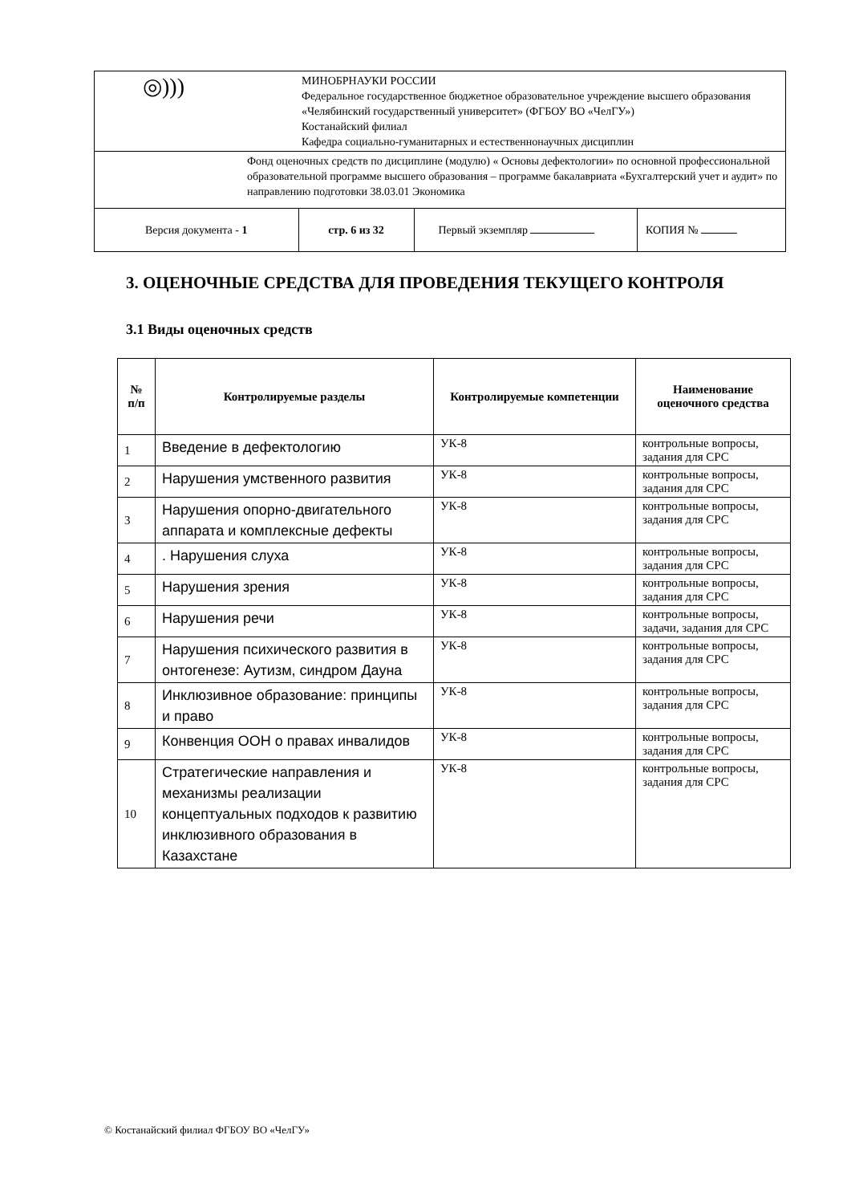| ◎))) | МИНОБРНАУКИ РОССИИ Федеральное государственное бюджетное образовательное учреждение высшего образования «Челябинский государственный университет» (ФГБОУ ВО «ЧелГУ») Костанайский филиал Кафедра социально-гуманитарных и естественнонаучных дисциплин | | |
| Фонд оценочных средств по дисциплине (модулю) « Основы дефектологии» по основной профессиональной образовательной программе высшего образования – программе бакалавриата «Бухгалтерский учет и аудит» по направлению подготовки 38.03.01 Экономика | | | |
| Версия документа - 1 | стр. 6 из 32 | Первый экземпляр | КОПИЯ № |
3. ОЦЕНОЧНЫЕ СРЕДСТВА ДЛЯ ПРОВЕДЕНИЯ ТЕКУЩЕГО КОНТРОЛЯ
3.1 Виды оценочных средств
| № п/п | Контролируемые разделы | Контролируемые компетенции | Наименование оценочного средства |
| --- | --- | --- | --- |
| 1 | Введение в дефектологию | УК-8 | контрольные вопросы, задания для СРС |
| 2 | Нарушения умственного развития | УК-8 | контрольные вопросы, задания для СРС |
| 3 | Нарушения опорно-двигательного аппарата и комплексные дефекты | УК-8 | контрольные вопросы, задания для СРС |
| 4 | . Нарушения слуха | УК-8 | контрольные вопросы, задания для СРС |
| 5 | Нарушения зрения | УК-8 | контрольные вопросы, задания для СРС |
| 6 | Нарушения речи | УК-8 | контрольные вопросы, задачи, задания для СРС |
| 7 | Нарушения психического развития в онтогенезе: Аутизм, синдром Дауна | УК-8 | контрольные вопросы, задания для СРС |
| 8 | Инклюзивное образование: принципы и право | УК-8 | контрольные вопросы, задания для СРС |
| 9 | Конвенция ООН о правах инвалидов | УК-8 | контрольные вопросы, задания для СРС |
| 10 | Стратегические направления и механизмы реализации концептуальных подходов к развитию инклюзивного образования в Казахстане | УК-8 | контрольные вопросы, задания для СРС |
© Костанайский филиал ФГБОУ ВО «ЧелГУ»